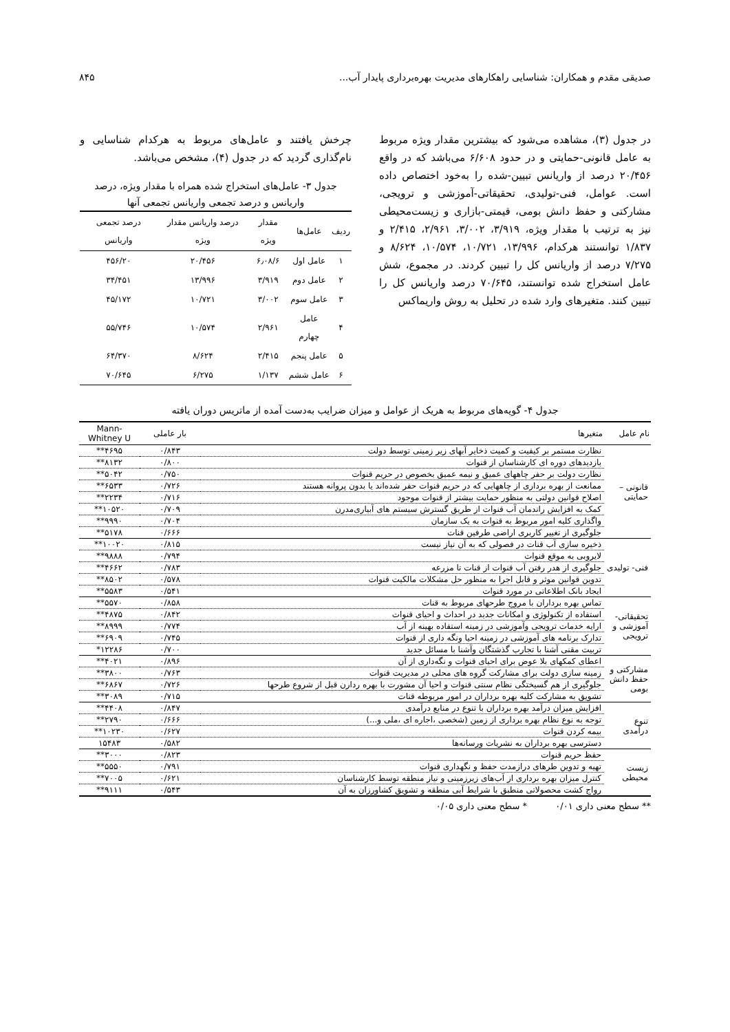صدیقی مقدم و همکاران: شناسایی راهکارهای مدیریت بهره‌برداری پایدار آب... ۸۴۵
در جدول (۳)، مشاهده می‌شود که بیشترین مقدار ویژه مربوط به عامل قانونی-حمایتی و در حدود ۶/۶۰۸ می‌باشد که در واقع ۲۰/۴۵۶ درصد از واریانس تبیین-شده را به‌خود اختصاص داده است. عوامل، فنی-تولیدی، تحقیقاتی-آموزشی و ترویجی، مشارکتی و حفظ دانش بومی، قیمتی-بازاری و زیست‌محیطی نیز به ترتیب با مقدار ویژه، ۳/۹۱۹، ۳/۰۰۲، ۲/۹۶۱، ۲/۴۱۵ و ۱/۸۳۷ توانستند هرکدام، ۱۳/۹۹۶، ۱۰/۷۲۱، ۱۰/۵۷۴، ۸/۶۲۴ و ۷/۲۷۵ درصد از واریانس کل را تبیین کردند. در مجموع، شش عامل استخراج شده توانستند، ۷۰/۶۴۵ درصد واریانس کل را تبیین کنند. متغیرهای وارد شده در تحلیل به روش واریماکس
چرخش یافتند و عامل‌های مربوط به هرکدام شناسایی و نام‌گذاری گردید که در جدول (۴)، مشخص می‌باشد.
جدول ۳- عامل‌های استخراج شده همراه با مقدار ویژه، درصد واریانس و درصد تجمعی واریانس تجمعی آنها
| ردیف | عامل‌ها | مقدار ویژه | درصد واریانس مقدار ویژه | درصد تجمعی واریانس |
| --- | --- | --- | --- | --- |
| ۱ | عامل اول | ۶٫۰۸/۶ | ۲۰/۴۵۶ | ۴۵۶/۲۰ |
| ۲ | عامل دوم | ۳/۹۱۹ | ۱۳/۹۹۶ | ۳۴/۴۵۱ |
| ۳ | عامل سوم | ۳/۰۰۲ | ۱۰/۷۲۱ | ۴۵/۱۷۲ |
| ۴ | عامل چهارم | ۲/۹۶۱ | ۱۰/۵۷۴ | ۵۵/۷۴۶ |
| ۵ | عامل پنجم | ۲/۴۱۵ | ۸/۶۲۴ | ۶۴/۳۷۰ |
| ۶ | عامل ششم | ۱/۱۳۷ | ۶/۲۷۵ | ۷۰/۶۴۵ |
جدول ۴- گویه‌های مربوط به هریک از عوامل و میزان ضرایب به‌دست آمده از ماتریس دوران یافته
| نام عامل | متغیرها | بار عاملی | Mann-Whitney U |
| --- | --- | --- | --- |
| قانونی – حمایتی | نظارت مستمر بر کیفیت و کمیت ذخایر آبهای زیر زمینی توسط دولت | ۰/۸۴۳ | ۴۶۹۵** |
| | بازدیدهای دوره ای کارشناسان از قنوات | ۰/۸۰۰ | ۸۱۳۲** |
| | نظارت دولت بر حفر چاههای عمیق و نیمه عمیق بخصوص در حریم قنوات | ۰/۷۵۰ | ۵۰۴۲** |
| | ممانعت از بهره برداری از چاههایی که در حریم قنوات حفر شده‌اند یا بدون پروانه هستند | ۰/۷۲۶ | ۶۵۳۳** |
| | اصلاح قوانین دولتی به منظور حمایت بیشتر از قنوات موجود | ۰/۷۱۶ | ۲۲۳۴** |
| | کمک به افزایش راندمان آب قنوات از طریق گسترش سیستم های آبیاری‌مدرن | ۰/۷۰۹ | ۱۰۵۲۰** |
| | واگذاری کلیه امور مربوط به قنوات به یک سازمان | ۰/۷۰۴ | ۹۹۹۰** |
| | جلوگیری از تغییر کاربری اراضی طرفین قنات | ۰/۶۶۶ | ۵۱۷۸** |
| فنی- تولیدی | ذخیره سازی آب قنات در فصولی که به آن نیاز نیست | ۰/۸۱۵ | ۱۰۰۲۰** |
| | لایروبی به موقع قنوات | ۰/۷۹۴ | ۹۸۸۸** |
| | جلوگیری از هدر رفتن آب قنوات از قنات تا مزرعه | ۰/۷۸۳ | ۴۶۶۲** |
| | تدوین قوانین موثر و قابل اجرا به منظور حل مشکلات مالکیت قنوات | ۰/۵۷۸ | ۸۵۰۲** |
| | ایجاد بانک اطلاعاتی در مورد قنوات | ۰/۵۴۱ | ۵۵۸۳** |
| تحقیقاتی- آموزشی و ترویجی | تماس بهره برداران با مروج طرحهای مربوط به قنات | ۰/۸۵۸ | ۵۵۷۰** |
| | استفاده از تکنولوژی و امکانات جدید در احداث و احیای قنوات | ۰/۸۴۲ | ۴۸۷۵** |
| | ارایه خدمات ترویجی وآموزشی در زمینه استفاده بهینه از آب | ۰/۷۷۴ | ۸۹۹۹** |
| | تدارک برنامه های آموزشی در زمینه احیا ونگه داری از قنوات | ۰/۷۴۵ | ۶۹۰۹** |
| | تربیت مقنی آشنا با تجارب گذشتگان وآشنا با مسائل جدید | ۰/۷۰۰ | ۱۲۲۸۶* |
| مشارکتی و حفظ دانش بومی | اعطای کمکهای بلا عوض برای احیای قنوات و نگه‌داری از آن | ۰/۸۹۶ | ۴۰۲۱** |
| | زمینه سازی دولت برای مشارکت گروه های محلی در مدیریت قنوات | ۰/۷۶۳ | ۳۸۰۰** |
| | جلوگیری از هم گسیختگی نظام سنتی قنوات و احیا آن مشورت با بهره ردارن قبل از شروع طرحها | ۰/۷۲۶ | ۶۸۶۷** |
| | تشویق به مشارکت کلیه بهره برداران در امور مربوطه قنات | ۰/۷۱۵ | ۳۰۸۹** |
| تنوع درآمدی | افزایش میزان درآمد بهره برداران با تنوع در منابع درآمدی | ۰/۸۴۷ | ۴۴۰۸** |
| | توجه به نوع نظام بهره برداری از زمین (شخصی ،اجاره ای ،ملی و...) | ۰/۶۶۶ | ۲۷۹۰** |
| | بیمه کردن قنوات | ۰/۶۲۷ | ۱۰۲۳۰** |
| | دسترسی بهره برداران به نشریات ورسانه‌ها | ۰/۵۸۲ | ۱۵۴۸۳ |
| زیست محیطی | حفظ حریم قنوات | ۰/۸۲۳ | ۳۰۰۰** |
| | تهیه و تدوین طرهای درازمدت حفظ و نگهداری قنوات | ۰/۷۹۱ | ۵۵۵۰** |
| | کنترل میزان بهره برداری از آب‌های زیرزمینی و نیاز منطقه توسط کارشناسان | ۰/۶۲۱ | ۷۰۰۵** |
| | رواج کشت محصولاتی منطبق با شرایط آبی منطقه و تشویق کشاورزان به آن | ۰/۵۴۳ | ۹۱۱۱** |
** سطح معنی داری ۰/۰۱ * سطح معنی داری ۰/۰۵